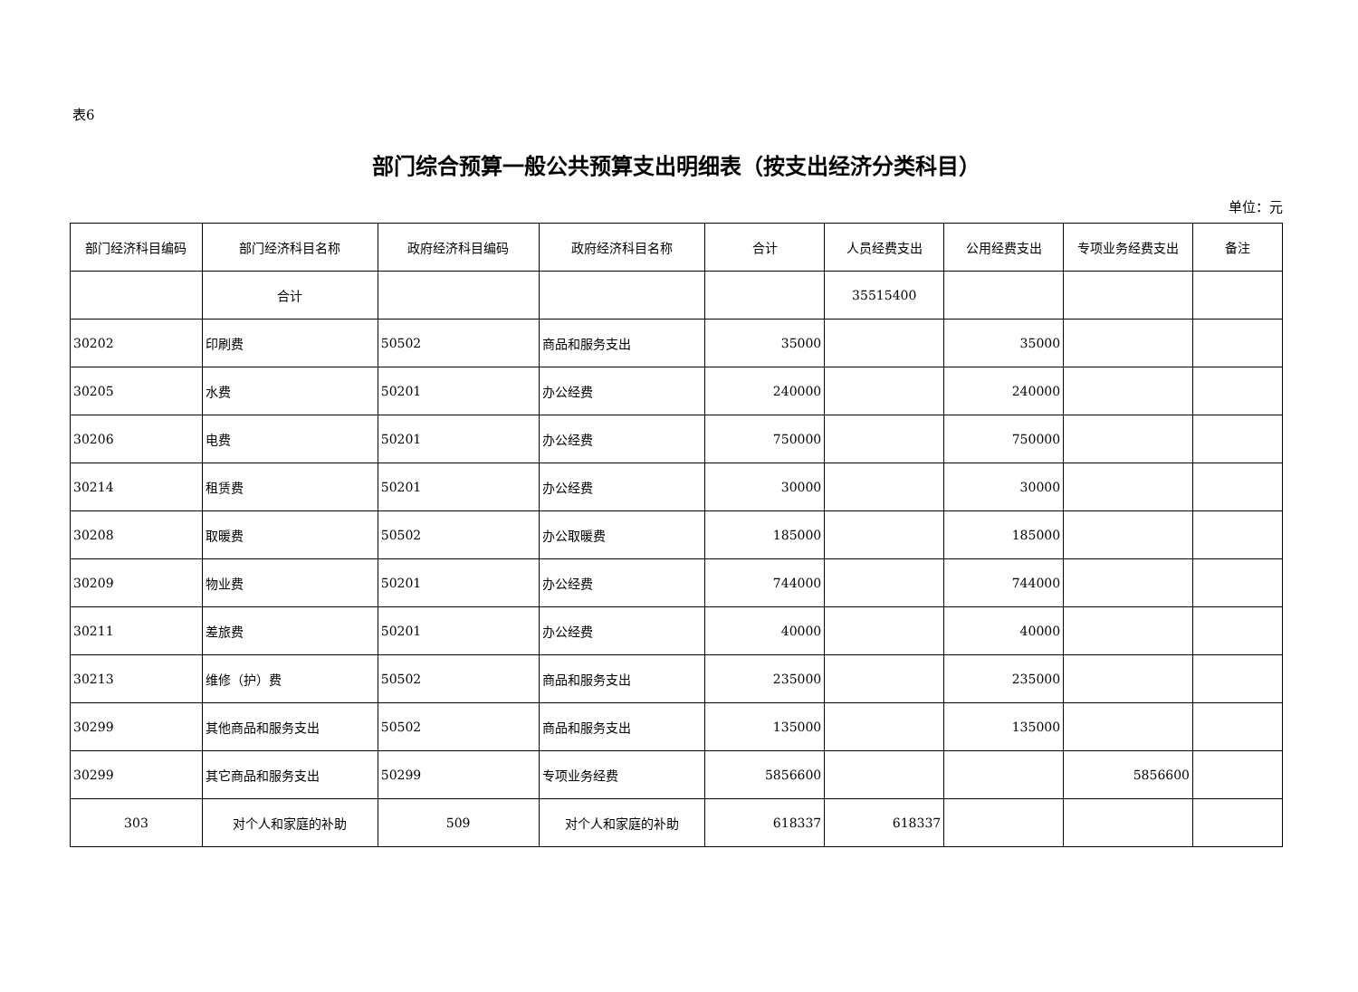表6
部门综合预算一般公共预算支出明细表（按支出经济分类科目）
单位：元
| 部门经济科目编码 | 部门经济科目名称 | 政府经济科目编码 | 政府经济科目名称 | 合计 | 人员经费支出 | 公用经费支出 | 专项业务经费支出 | 备注 |
| --- | --- | --- | --- | --- | --- | --- | --- | --- |
| | 合计 | | | | 35515400 | | | |
| 30202 | 印刷费 | 50502 | 商品和服务支出 | 35000 | | 35000 | | |
| 30205 | 水费 | 50201 | 办公经费 | 240000 | | 240000 | | |
| 30206 | 电费 | 50201 | 办公经费 | 750000 | | 750000 | | |
| 30214 | 租赁费 | 50201 | 办公经费 | 30000 | | 30000 | | |
| 30208 | 取暖费 | 50502 | 办公取暖费 | 185000 | | 185000 | | |
| 30209 | 物业费 | 50201 | 办公经费 | 744000 | | 744000 | | |
| 30211 | 差旅费 | 50201 | 办公经费 | 40000 | | 40000 | | |
| 30213 | 维修（护）费 | 50502 | 商品和服务支出 | 235000 | | 235000 | | |
| 30299 | 其他商品和服务支出 | 50502 | 商品和服务支出 | 135000 | | 135000 | | |
| 30299 | 其它商品和服务支出 | 50299 | 专项业务经费 | 5856600 | | | 5856600 | |
| 303 | 对个人和家庭的补助 | 509 | 对个人和家庭的补助 | 618337 | 618337 | | | |